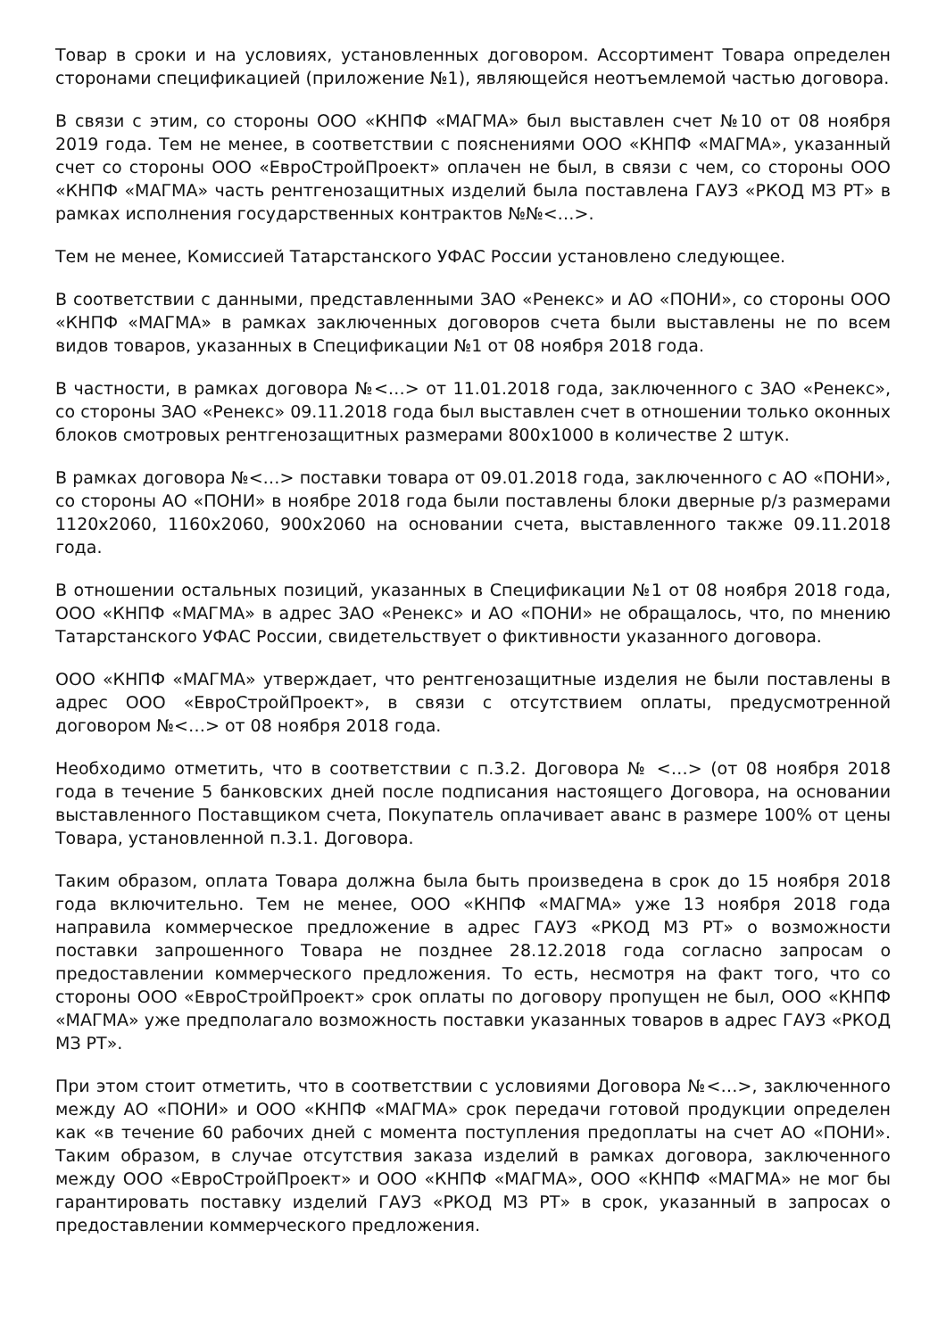Товар в сроки и на условиях, установленных договором. Ассортимент Товара определен сторонами спецификацией (приложение №1), являющейся неотъемлемой частью договора.
В связи с этим, со стороны ООО «КНПФ «МАГМА» был выставлен счет №10 от 08 ноября 2019 года. Тем не менее, в соответствии с пояснениями ООО «КНПФ «МАГМА», указанный счет со стороны ООО «ЕвроСтройПроект» оплачен не был, в связи с чем, со стороны ООО «КНПФ «МАГМА» часть рентгенозащитных изделий была поставлена ГАУЗ «РКОД МЗ РТ» в рамках исполнения государственных контрактов №№<…>.
Тем не менее, Комиссией Татарстанского УФАС России установлено следующее.
В соответствии с данными, представленными ЗАО «Ренекс» и АО «ПОНИ», со стороны ООО «КНПФ «МАГМА» в рамках заключенных договоров счета были выставлены не по всем видов товаров, указанных в Спецификации №1 от 08 ноября 2018 года.
В частности, в рамках договора №<…> от 11.01.2018 года, заключенного с ЗАО «Ренекс», со стороны ЗАО «Ренекс» 09.11.2018 года был выставлен счет в отношении только оконных блоков смотровых рентгенозащитных размерами 800х1000 в количестве 2 штук.
В рамках договора №<…> поставки товара от 09.01.2018 года, заключенного с АО «ПОНИ», со стороны АО «ПОНИ» в ноябре 2018 года были поставлены блоки дверные р/з размерами 1120х2060, 1160х2060, 900х2060 на основании счета, выставленного также 09.11.2018 года.
В отношении остальных позиций, указанных в Спецификации №1 от 08 ноября 2018 года, ООО «КНПФ «МАГМА» в адрес ЗАО «Ренекс» и АО «ПОНИ» не обращалось, что, по мнению Татарстанского УФАС России, свидетельствует о фиктивности указанного договора.
ООО «КНПФ «МАГМА» утверждает, что рентгенозащитные изделия не были поставлены в адрес ООО «ЕвроСтройПроект», в связи с отсутствием оплаты, предусмотренной договором №<…> от 08 ноября 2018 года.
Необходимо отметить, что в соответствии с п.3.2. Договора № <…> (от 08 ноября 2018 года в течение 5 банковских дней после подписания настоящего Договора, на основании выставленного Поставщиком счета, Покупатель оплачивает аванс в размере 100% от цены Товара, установленной п.3.1. Договора.
Таким образом, оплата Товара должна была быть произведена в срок до 15 ноября 2018 года включительно. Тем не менее, ООО «КНПФ «МАГМА» уже 13 ноября 2018 года направила коммерческое предложение в адрес ГАУЗ «РКОД МЗ РТ» о возможности поставки запрошенного Товара не позднее 28.12.2018 года согласно запросам о предоставлении коммерческого предложения. То есть, несмотря на факт того, что со стороны ООО «ЕвроСтройПроект» срок оплаты по договору пропущен не был, ООО «КНПФ «МАГМА» уже предполагало возможность поставки указанных товаров в адрес ГАУЗ «РКОД МЗ РТ».
При этом стоит отметить, что в соответствии с условиями Договора №<…>, заключенного между АО «ПОНИ» и ООО «КНПФ «МАГМА» срок передачи готовой продукции определен как «в течение 60 рабочих дней с момента поступления предоплаты на счет АО «ПОНИ». Таким образом, в случае отсутствия заказа изделий в рамках договора, заключенного между ООО «ЕвроСтройПроект» и ООО «КНПФ «МАГМА», ООО «КНПФ «МАГМА» не мог бы гарантировать поставку изделий ГАУЗ «РКОД МЗ РТ» в срок, указанный в запросах о предоставлении коммерческого предложения.